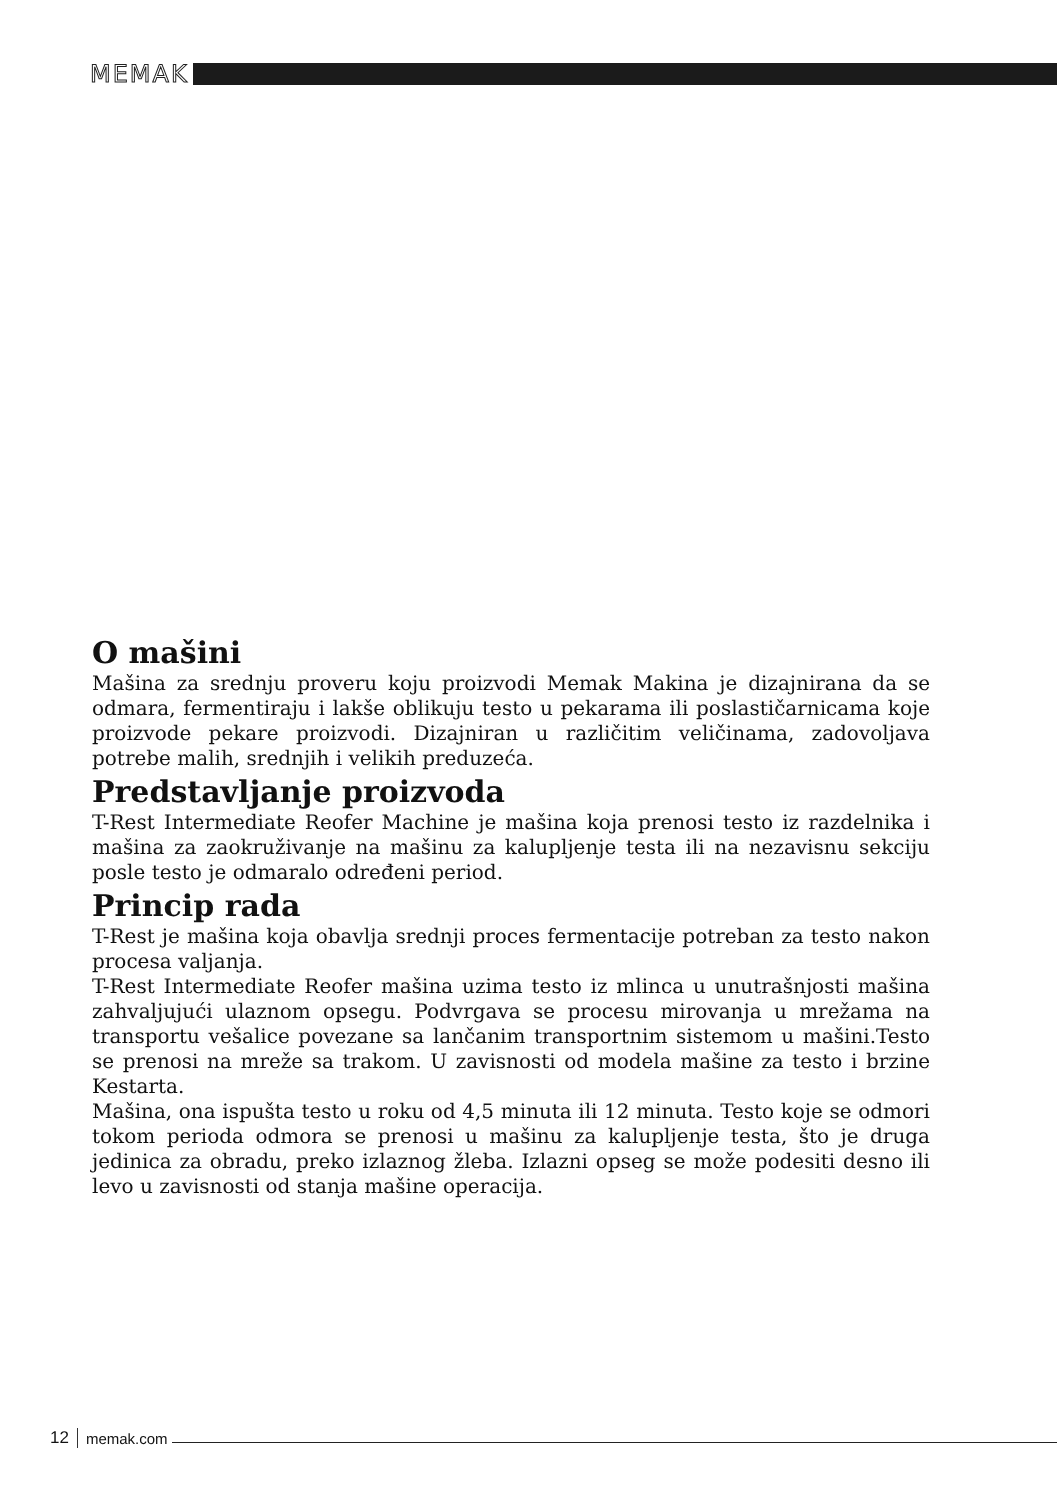MEMAK
O mašini
Mašina za srednju proveru koju proizvodi Memak Makina je dizajnirana da se odmara, fermentiraju i lakše oblikuju testo u pekarama ili poslastičarnicama koje proizvode pekare proizvodi. Dizajniran u različitim veličinama, zadovoljava potrebe malih, srednjih i velikih preduzeća.
Predstavljanje proizvoda
T-Rest Intermediate Reofer Machine je mašina koja prenosi testo iz razdelnika i mašina za zaokruživanje na mašinu za kalupljenje testa ili na nezavisnu sekciju posle testo je odmaralo određeni period.
Princip rada
T-Rest je mašina koja obavlja srednji proces fermentacije potreban za testo nakon procesa valjanja.
T-Rest Intermediate Reofer mašina uzima testo iz mlinca u unutrašnjosti mašina zahvaljujući ulaznom opsegu. Podvrgava se procesu mirovanja u mrežama na transportu vešalice povezane sa lančanim transportnim sistemom u mašini.Testo se prenosi na mreže sa trakom. U zavisnosti od modela mašine za testo i brzine Kestarta.
Mašina, ona ispušta testo u roku od 4,5 minuta ili 12 minuta. Testo koje se odmori tokom perioda odmora se prenosi u mašinu za kalupljenje testa, što je druga jedinica za obradu, preko izlaznog žleba. Izlazni opseg se može podesiti desno ili levo u zavisnosti od stanja mašine operacija.
12 memak.com